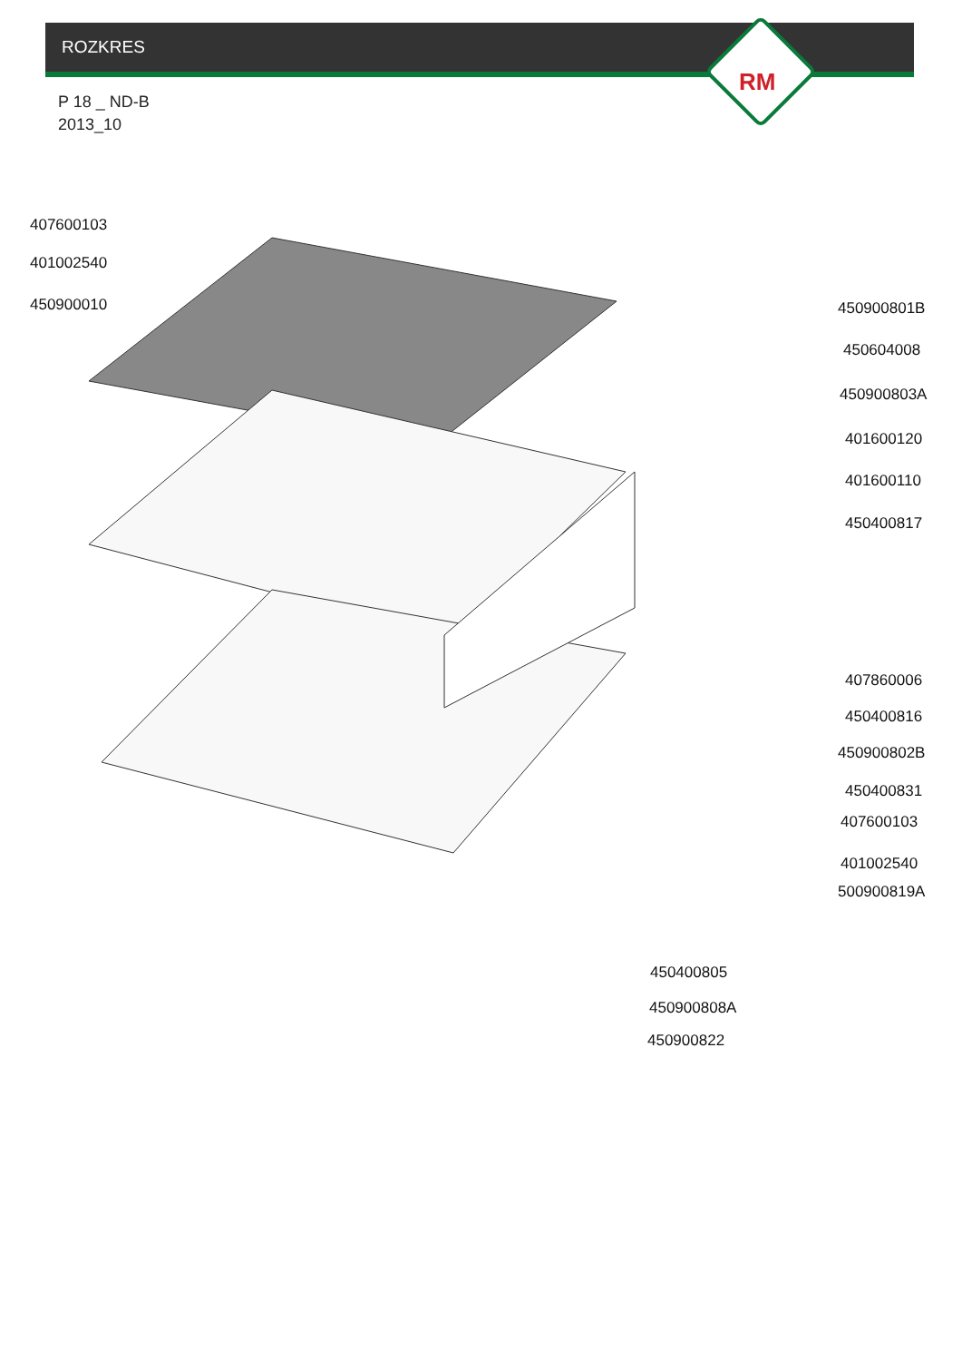ROZKRES
P 18 _ ND-B
2013_10
RM
407600103
401002540
450900010 450900801B
450604008
450900803A
401600120
401600110
450400817
407860006
450400816
450900802B
450400831
407600103
401002540
500900819A
450400805
450900808A
450900822